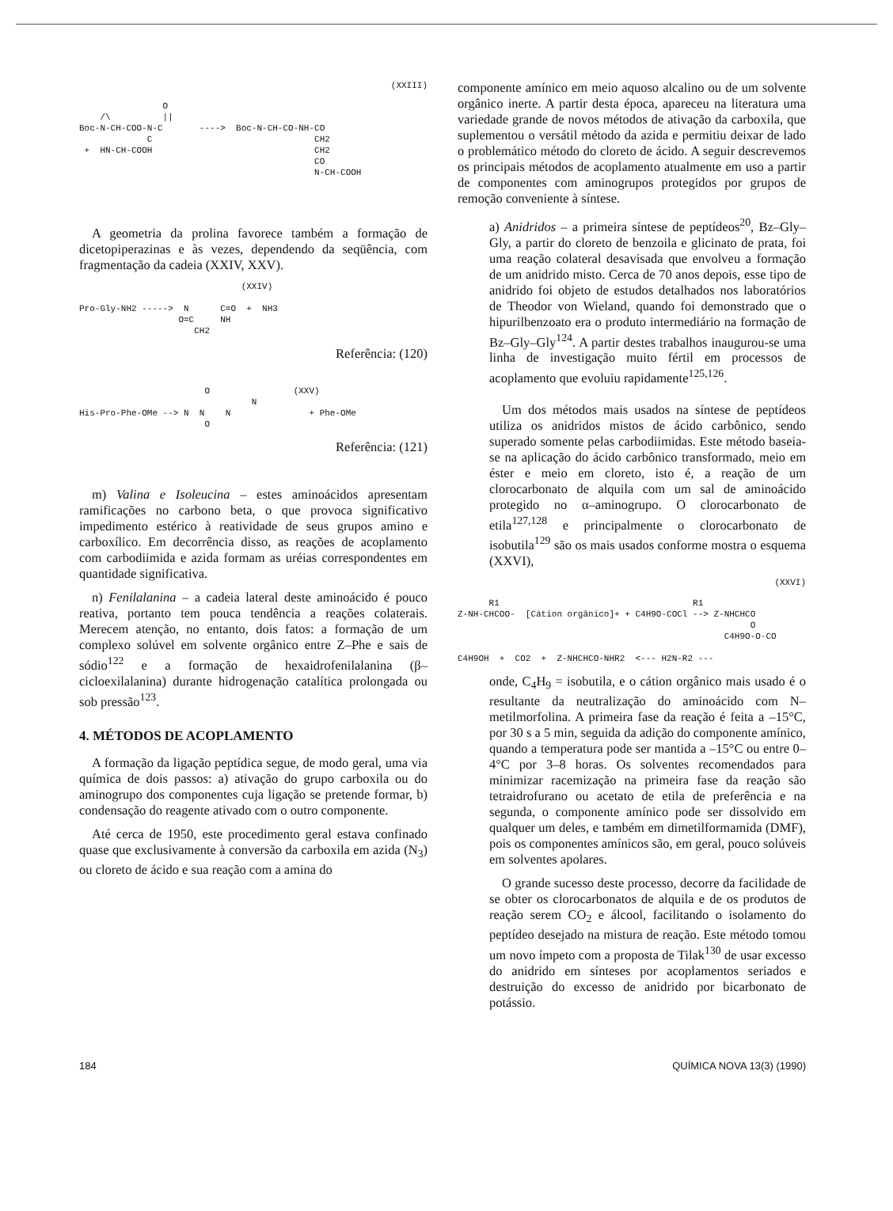(XXIII)
O /\ || Boc-N-CH-COO-N-C ----> Boc-N-CH-CO-NH-CO C CH2 + HN-CH-COOH CH2 CO N-CH-COOH
A geometria da prolina favorece também a formação de dicetopiperazinas e às vezes, dependendo da seqüência, com fragmentação da cadeia (XXIV, XXV).
(XXIV) Pro-Gly-NH2 -----> N C=O + NH3 O=C NH CH2
Referência: (120)
O (XXV) N His-Pro-Phe-OMe --> N N N + Phe-OMe O
Referência: (121)
m) Valina e Isoleucina – estes aminoácidos apresentam ramificações no carbono beta, o que provoca significativo impedimento estérico à reatividade de seus grupos amino e carboxílico. Em decorrência disso, as reações de acoplamento com carbodiimida e azida formam as uréias correspondentes em quantidade significativa.
n) Fenilalanina – a cadeia lateral deste aminoácido é pouco reativa, portanto tem pouca tendência a reações colaterais. Merecem atenção, no entanto, dois fatos: a formação de um complexo solúvel em solvente orgânico entre Z–Phe e sais de sódio<sup>122</sup> e a formação de hexaidrofenilalanina (β–cicloexilalanina) durante hidrogenação catalítica prolongada ou sob pressão<sup>123</sup>.
4. MÉTODOS DE ACOPLAMENTO
A formação da ligação peptídica segue, de modo geral, uma via química de dois passos: a) ativação do grupo carboxila ou do aminogrupo dos componentes cuja ligação se pretende formar, b) condensação do reagente ativado com o outro componente.
Até cerca de 1950, este procedimento geral estava confinado quase que exclusivamente à conversão da carboxila em azida (N<sub>3</sub>) ou cloreto de ácido e sua reação com a amina do
componente amínico em meio aquoso alcalino ou de um solvente orgânico inerte. A partir desta época, apareceu na literatura uma variedade grande de novos métodos de ativação da carboxila, que suplementou o versátil método da azida e permitiu deixar de lado o problemático método do cloreto de ácido. A seguir descrevemos os principais métodos de acoplamento atualmente em uso a partir de componentes com aminogrupos protegidos por grupos de remoção conveniente à síntese.
a) Anidridos – a primeira síntese de peptídeos<sup>20</sup>, Bz–Gly–Gly, a partir do cloreto de benzoila e glicinato de prata, foi uma reação colateral desavisada que envolveu a formação de um anidrido misto. Cerca de 70 anos depois, esse tipo de anidrido foi objeto de estudos detalhados nos laboratórios de Theodor von Wieland, quando foi demonstrado que o hipurilbenzoato era o produto intermediário na formação de Bz–Gly–Gly<sup>124</sup>. A partir destes trabalhos inaugurou-se uma linha de investigação muito fértil em processos de acoplamento que evoluiu rapidamente<sup>125,126</sup>.
Um dos métodos mais usados na síntese de peptídeos utiliza os anidridos mistos de ácido carbônico, sendo superado somente pelas carbodiimidas. Este método baseia-se na aplicação do ácido carbônico transformado, meio em éster e meio em cloreto, isto é, a reação de um clorocarbonato de alquila com um sal de aminoácido protegido no α–aminogrupo. O clorocarbonato de etila<sup>127,128</sup> e principalmente o clorocarbonato de isobutila<sup>129</sup> são os mais usados conforme mostra o esquema (XXVI),
(XXVI)
R1 R1 Z-NH-CHCOO- [Cátion orgânico]+ + C4H9O-COCl --> Z-NHCHCO O C4H9O-O-CO C4H9OH + CO2 + Z-NHCHCO-NHR2 <--- H2N-R2 ---
onde, C<sub>4</sub>H<sub>9</sub> = isobutila, e o cátion orgânico mais usado é o resultante da neutralização do aminoácido com N–metilmorfolina. A primeira fase da reação é feita a –15°C, por 30 s a 5 min, seguida da adição do componente amínico, quando a temperatura pode ser mantida a –15°C ou entre 0–4°C por 3–8 horas. Os solventes recomendados para minimizar racemização na primeira fase da reação são tetraidrofurano ou acetato de etila de preferência e na segunda, o componente amínico pode ser dissolvido em qualquer um deles, e também em dimetilformamida (DMF), pois os componentes amínicos são, em geral, pouco solúveis em solventes apolares.
O grande sucesso deste processo, decorre da facilidade de se obter os clorocarbonatos de alquila e de os produtos de reação serem CO<sub>2</sub> e álcool, facilitando o isolamento do peptídeo desejado na mistura de reação. Este método tomou um novo ímpeto com a proposta de Tilak<sup>130</sup> de usar excesso do anidrido em sínteses por acoplamentos seriados e destruição do excesso de anidrido por bicarbonato de potássio.
184 QUÍMICA NOVA 13(3) (1990)